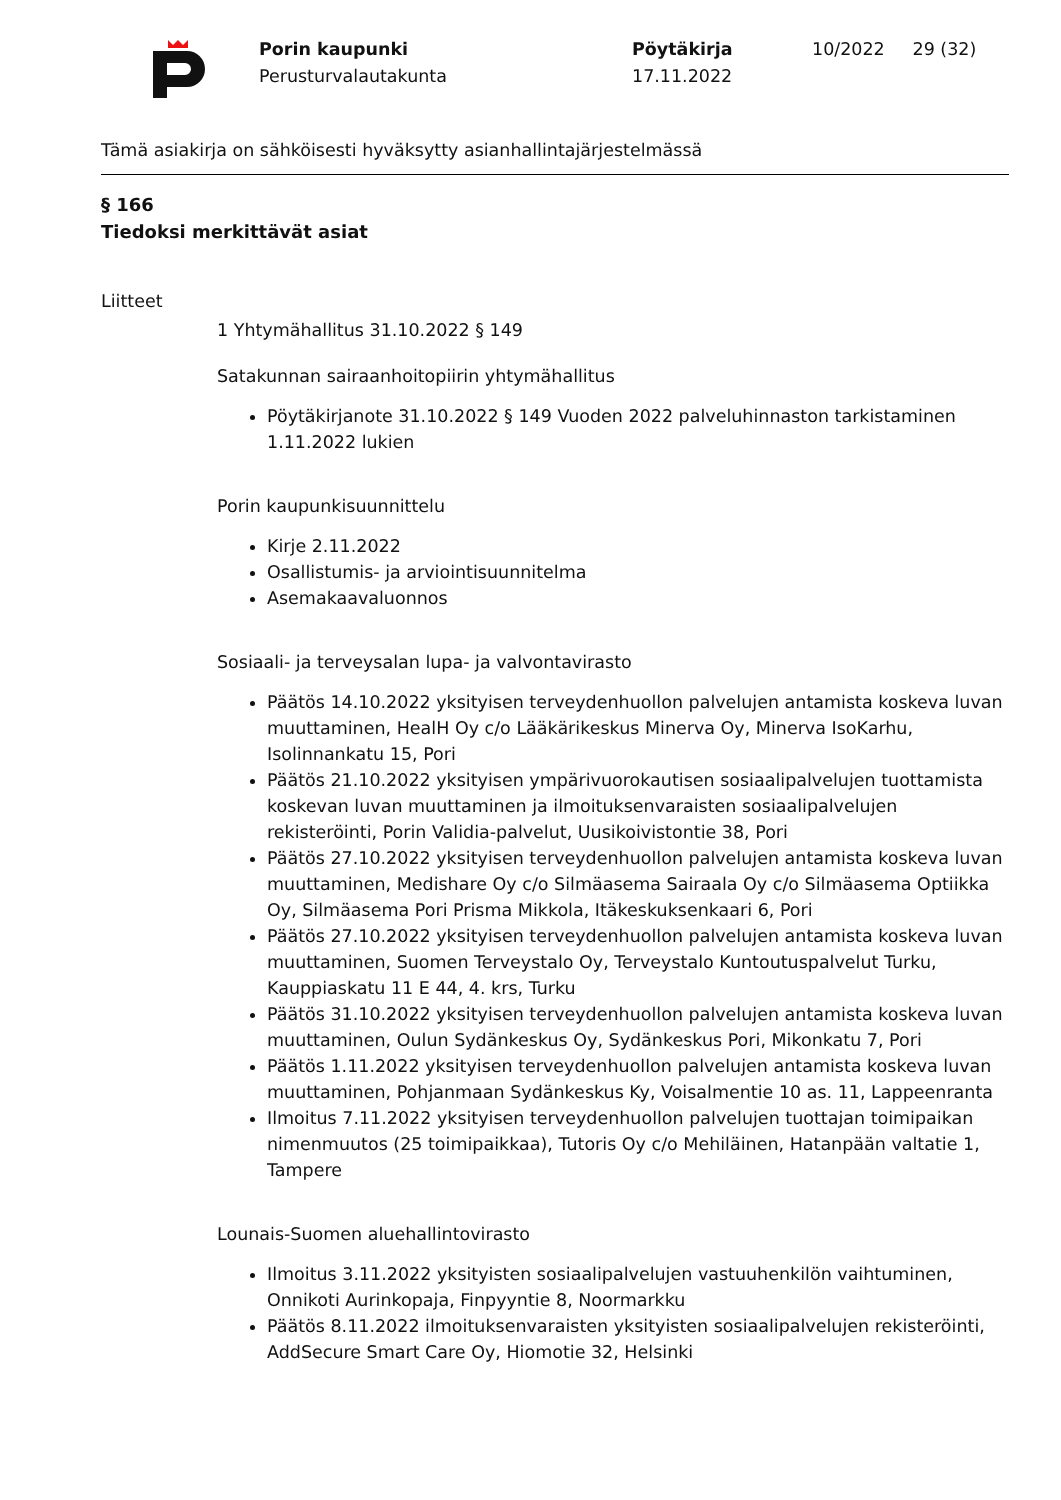Porin kaupunki
Perusturvalautakunta
Pöytäkirja
17.11.2022
10/2022 29 (32)
Tämä asiakirja on sähköisesti hyväksytty asianhallintajärjestelmässä
§ 166
Tiedoksi merkittävät asiat
Liitteet
1 Yhtymähallitus 31.10.2022 § 149
Satakunnan sairaanhoitopiirin yhtymähallitus
Pöytäkirjanote 31.10.2022 § 149 Vuoden 2022 palveluhinnaston tarkistaminen 1.11.2022 lukien
Porin kaupunkisuunnittelu
Kirje 2.11.2022
Osallistumis- ja arviointisuunnitelma
Asemakaavaluonnos
Sosiaali- ja terveysalan lupa- ja valvontavirasto
Päätös 14.10.2022 yksityisen terveydenhuollon palvelujen antamista koskeva luvan muuttaminen, HealH Oy c/o Lääkärikeskus Minerva Oy, Minerva IsoKarhu, Isolinnankatu 15, Pori
Päätös 21.10.2022 yksityisen ympärivuorokautisen sosiaalipalvelujen tuottamista koskevan luvan muuttaminen ja ilmoituksenvaraisten sosiaalipalvelujen rekisteröinti, Porin Validia-palvelut, Uusikoivistontie 38, Pori
Päätös 27.10.2022 yksityisen terveydenhuollon palvelujen antamista koskeva luvan muuttaminen, Medishare Oy c/o Silmäasema Sairaala Oy c/o Silmäasema Optiikka Oy, Silmäasema Pori Prisma Mikkola, Itäkeskuksenkaari 6, Pori
Päätös 27.10.2022 yksityisen terveydenhuollon palvelujen antamista koskeva luvan muuttaminen, Suomen Terveystalo Oy, Terveystalo Kuntoutuspalvelut Turku, Kauppiaskatu 11 E 44, 4. krs, Turku
Päätös 31.10.2022 yksityisen terveydenhuollon palvelujen antamista koskeva luvan muuttaminen, Oulun Sydänkeskus Oy, Sydänkeskus Pori, Mikonkatu 7, Pori
Päätös 1.11.2022 yksityisen terveydenhuollon palvelujen antamista koskeva luvan muuttaminen, Pohjanmaan Sydänkeskus Ky, Voisalmentie 10 as. 11, Lappeenranta
Ilmoitus 7.11.2022 yksityisen terveydenhuollon palvelujen tuottajan toimipaikan nimenmuutos (25 toimipaikkaa), Tutoris Oy c/o Mehiläinen, Hatanpään valtatie 1, Tampere
Lounais-Suomen aluehallintovirasto
Ilmoitus 3.11.2022 yksityisten sosiaalipalvelujen vastuuhenkilön vaihtuminen, Onnikoti Aurinkopaja, Finpyyntie 8, Noormarkku
Päätös 8.11.2022 ilmoituksenvaraisten yksityisten sosiaalipalvelujen rekisteröinti, AddSecure Smart Care Oy, Hiomotie 32, Helsinki